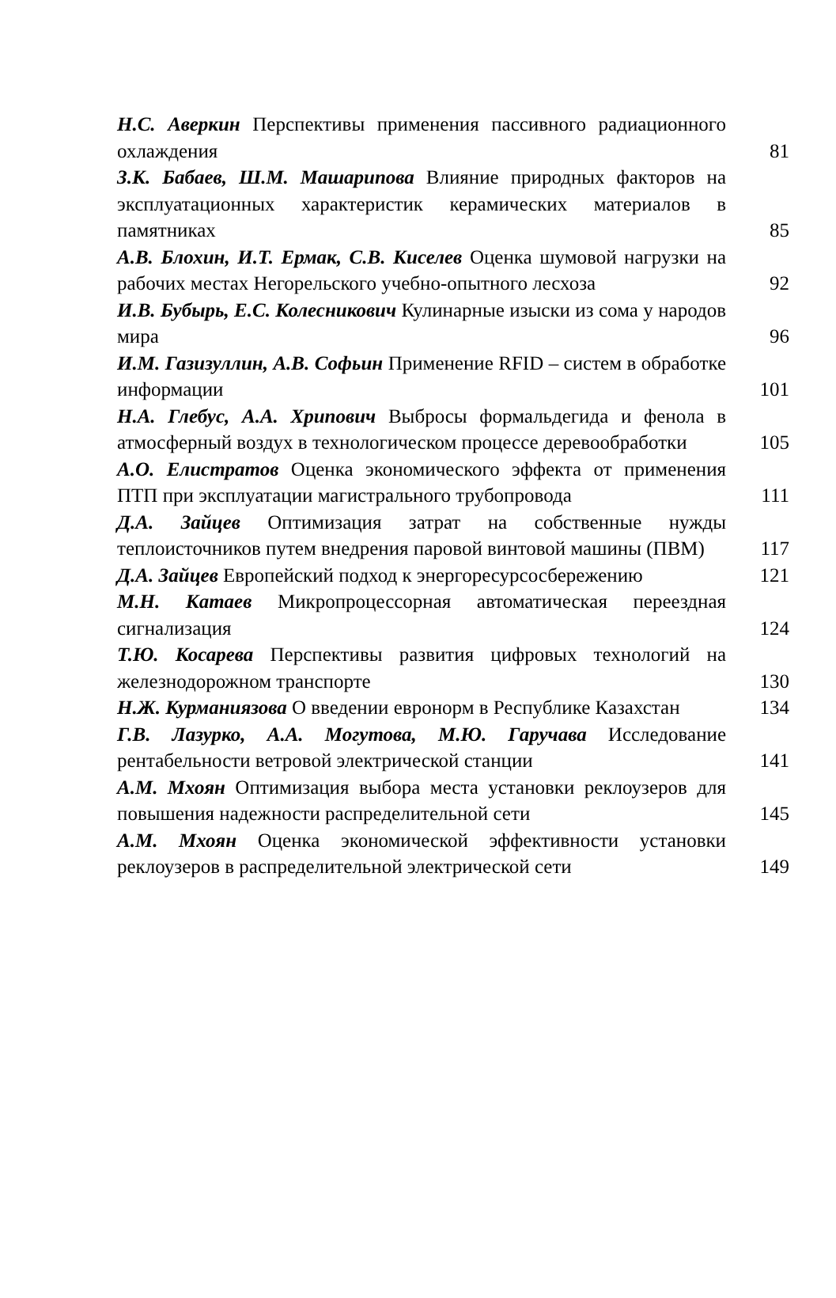Н.С. Аверкин Перспективы применения пассивного радиационного охлаждения
81
З.К. Бабаев, Ш.М. Машарипова Влияние природных факторов на эксплуатационных характеристик керамических материалов в памятниках
85
А.В. Блохин, И.Т. Ермак, С.В. Киселев Оценка шумовой нагрузки на рабочих местах Негорельского учебно-опытного лесхоза
92
И.В. Бубырь, Е.С. Колесникович Кулинарные изыски из сома у народов мира
96
И.М. Газизуллин, А.В. Софьин Применение RFID – систем в обработке информации
101
Н.А. Глебус, А.А. Хрипович Выбросы формальдегида и фенола в атмосферный воздух в технологическом процессе деревообработки
105
А.О. Елистратов Оценка экономического эффекта от применения ПТП при эксплуатации магистрального трубопровода
111
Д.А. Зайцев Оптимизация затрат на собственные нужды теплоисточников путем внедрения паровой винтовой машины (ПВМ)
117
Д.А. Зайцев Европейский подход к энергоресурсосбережению
121
М.Н. Катаев Микропроцессорная автоматическая переездная сигнализация
124
Т.Ю. Косарева Перспективы развития цифровых технологий на железнодорожном транспорте
130
Н.Ж. Курманиязова О введении евронорм в Республике Казахстан
134
Г.В. Лазурко, А.А. Могутова, М.Ю. Гаручава Исследование рентабельности ветровой электрической станции
141
А.М. Мхоян Оптимизация выбора места установки реклоузеров для повышения надежности распределительной сети
145
А.М. Мхоян Оценка экономической эффективности установки реклоузеров в распределительной электрической сети
149